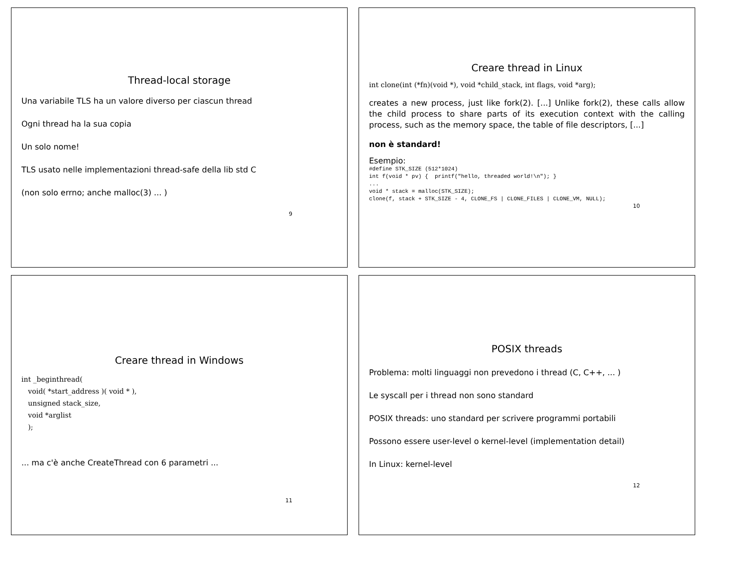Thread-local storage
Una variabile TLS ha un valore diverso per ciascun thread
Ogni thread ha la sua copia
Un solo nome!
TLS usato nelle implementazioni thread-safe della lib std C
(non solo errno; anche malloc(3) ... )
9
Creare thread in Linux
int clone(int (*fn)(void *), void *child_stack, int flags, void *arg);
creates a new process, just like fork(2). [...] Unlike fork(2), these calls allow the child process to share parts of its execution context with the calling process, such as the memory space, the table of file descriptors, [...]
non è standard!
Esempio:
#define STK_SIZE (512*1024)
int f(void * pv) {  printf("hello, threaded world!\n"); }
...
void * stack = malloc(STK_SIZE);
clone(f, stack + STK_SIZE - 4, CLONE_FS | CLONE_FILES | CLONE_VM, NULL);
10
Creare thread in Windows
int _beginthread(
   void( *start_address )( void * ),
   unsigned stack_size,
   void *arglist
   );
... ma c'è anche CreateThread con 6 parametri ...
11
POSIX threads
Problema: molti linguaggi non prevedono i thread (C, C++, ... )
Le syscall per i thread non sono standard
POSIX threads: uno standard per scrivere programmi portabili
Possono essere user-level o kernel-level (implementation detail)
In Linux: kernel-level
12